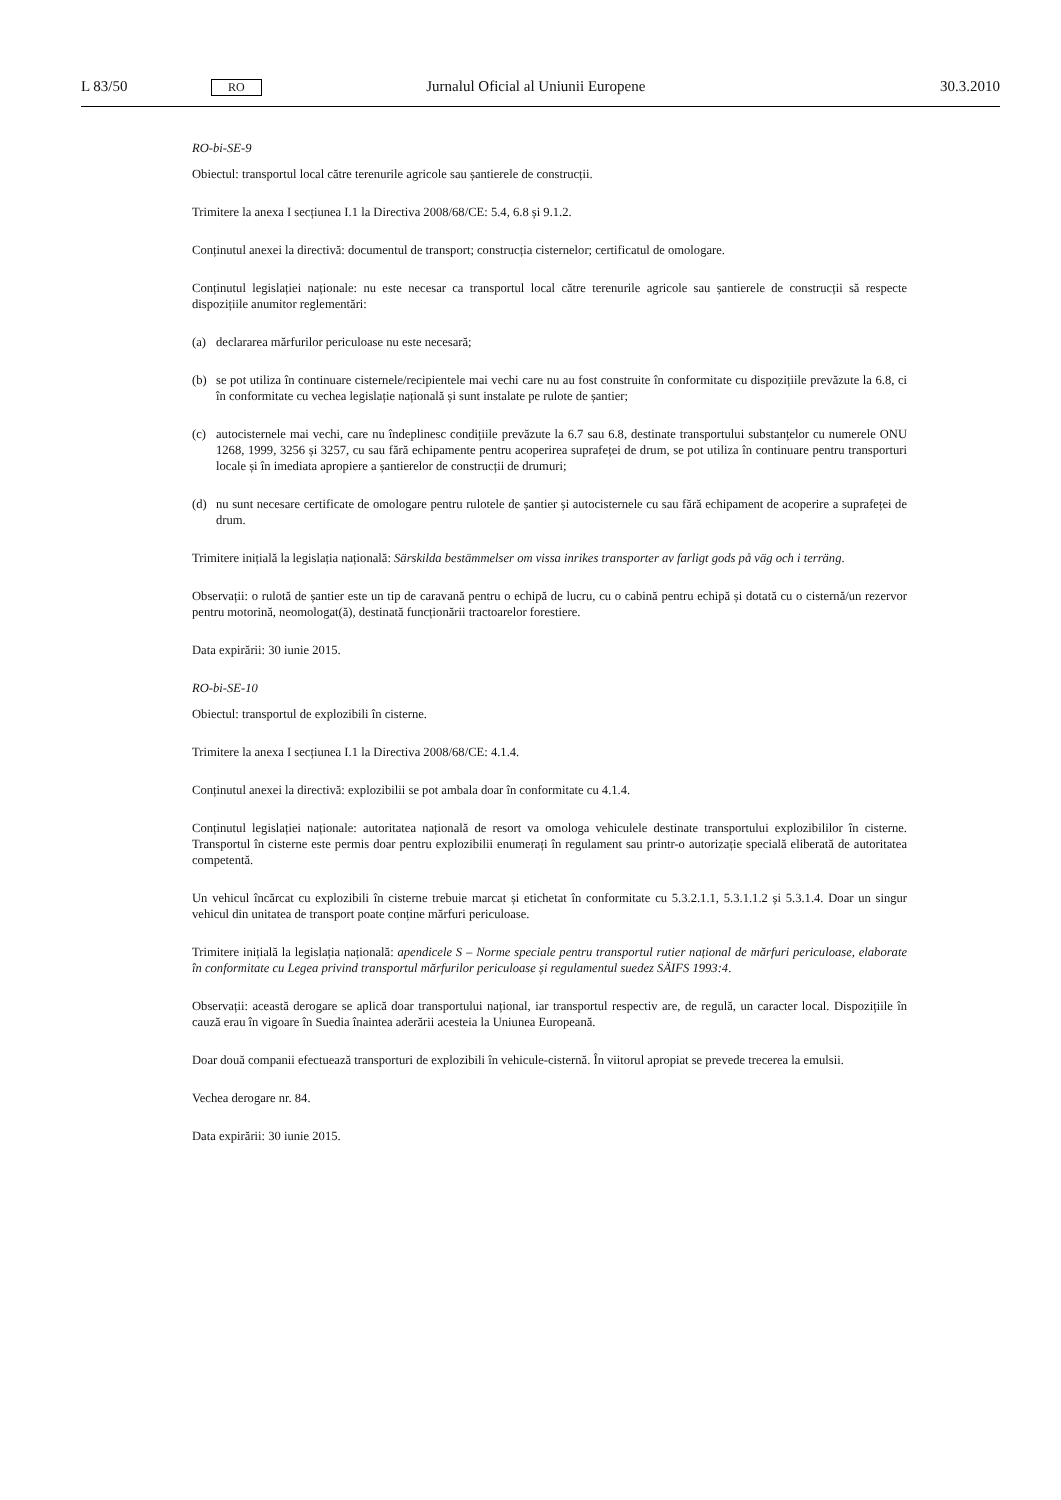L 83/50
RO
Jurnalul Oficial al Uniunii Europene
30.3.2010
RO-bi-SE-9
Obiectul: transportul local către terenurile agricole sau șantierele de construcții.
Trimitere la anexa I secțiunea I.1 la Directiva 2008/68/CE: 5.4, 6.8 și 9.1.2.
Conținutul anexei la directivă: documentul de transport; construcția cisternelor; certificatul de omologare.
Conținutul legislației naționale: nu este necesar ca transportul local către terenurile agricole sau șantierele de construcții să respecte dispozițiile anumitor reglementări:
(a) declararea mărfurilor periculoase nu este necesară;
(b) se pot utiliza în continuare cisternele/recipientele mai vechi care nu au fost construite în conformitate cu dispozițiile prevăzute la 6.8, ci în conformitate cu vechea legislație națională și sunt instalate pe rulote de șantier;
(c) autocisternele mai vechi, care nu îndeplinesc condițiile prevăzute la 6.7 sau 6.8, destinate transportului substanțelor cu numerele ONU 1268, 1999, 3256 și 3257, cu sau fără echipamente pentru acoperirea suprafeței de drum, se pot utiliza în continuare pentru transporturi locale și în imediata apropiere a șantierelor de construcții de drumuri;
(d) nu sunt necesare certificate de omologare pentru rulotele de șantier și autocisternele cu sau fără echipament de acoperire a suprafeței de drum.
Trimitere inițială la legislația națională: Särskilda bestämmelser om vissa inrikes transporter av farligt gods på väg och i terräng.
Observații: o rulotă de șantier este un tip de caravană pentru o echipă de lucru, cu o cabină pentru echipă și dotată cu o cisternă/un rezervor pentru motorină, neomologat(ă), destinată funcționării tractoarelor forestiere.
Data expirării: 30 iunie 2015.
RO-bi-SE-10
Obiectul: transportul de explozibili în cisterne.
Trimitere la anexa I secțiunea I.1 la Directiva 2008/68/CE: 4.1.4.
Conținutul anexei la directivă: explozibilii se pot ambala doar în conformitate cu 4.1.4.
Conținutul legislației naționale: autoritatea națională de resort va omologa vehiculele destinate transportului explozibililor în cisterne. Transportul în cisterne este permis doar pentru explozibilii enumerați în regulament sau printr-o autorizație specială eliberată de autoritatea competentă.
Un vehicul încărcat cu explozibili în cisterne trebuie marcat și etichetat în conformitate cu 5.3.2.1.1, 5.3.1.1.2 și 5.3.1.4. Doar un singur vehicul din unitatea de transport poate conține mărfuri periculoase.
Trimitere inițială la legislația națională: apendicele S – Norme speciale pentru transportul rutier național de mărfuri periculoase, elaborate în conformitate cu Legea privind transportul mărfurilor periculoase și regulamentul suedez SÄIFS 1993:4.
Observații: această derogare se aplică doar transportului național, iar transportul respectiv are, de regulă, un caracter local. Dispozițiile în cauză erau în vigoare în Suedia înaintea aderării acesteia la Uniunea Europeană.
Doar două companii efectuează transporturi de explozibili în vehicule-cisternă. În viitorul apropiat se prevede trecerea la emulsii.
Vechea derogare nr. 84.
Data expirării: 30 iunie 2015.